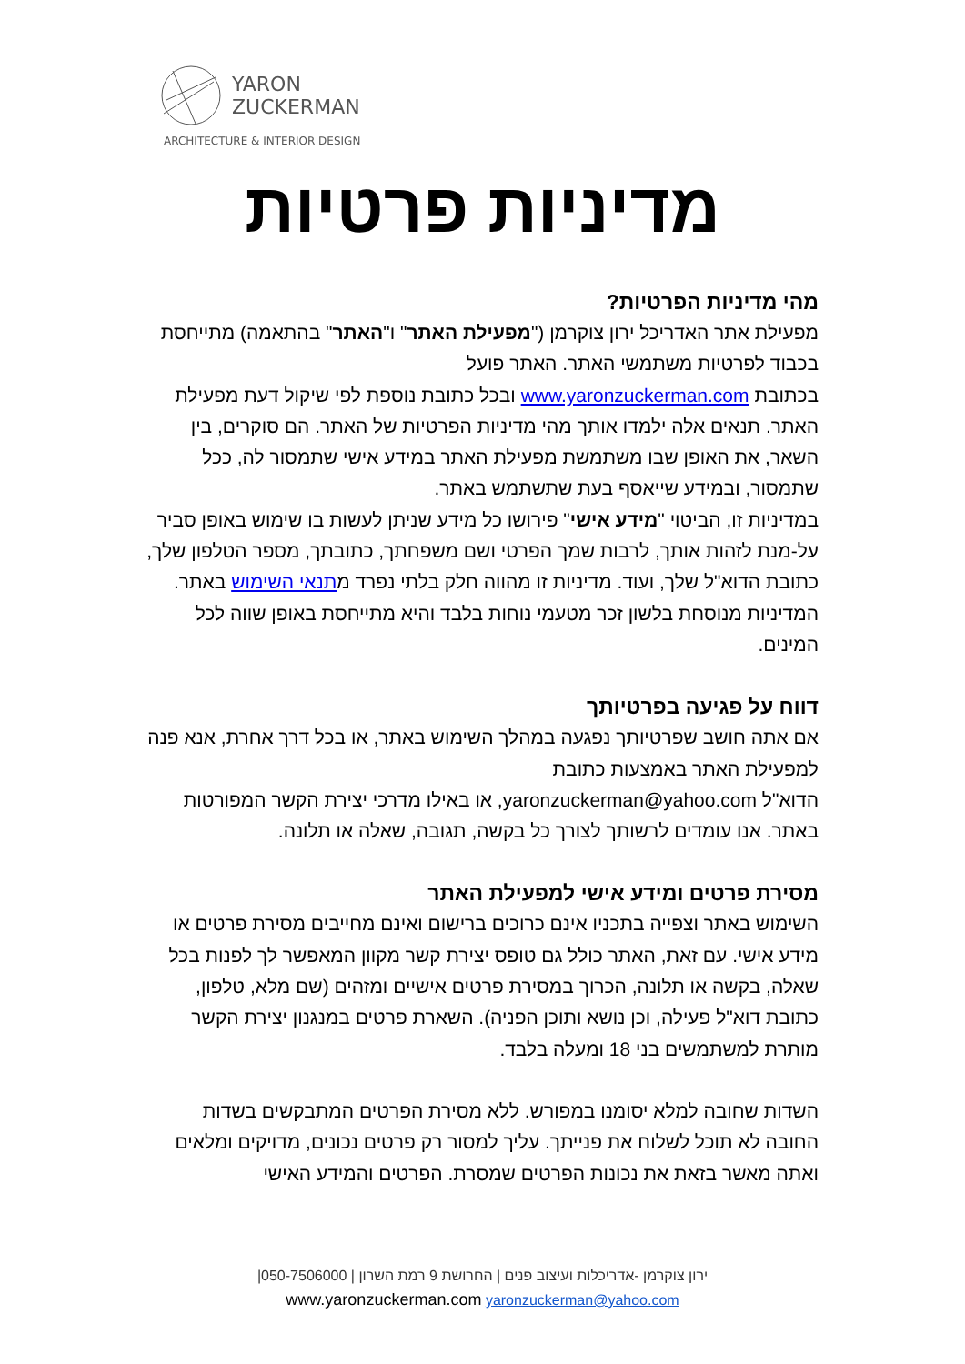YARON
ZUCKERMAN
ARCHITECTURE & INTERIOR DESIGN
מדיניות פרטיות
מהי מדיניות הפרטיות?
מפעילת אתר האדריכל ירון צוקרמן ("מפעילת האתר" ו"האתר" בהתאמה) מתייחסת בכבוד לפרטיות משתמשי האתר. האתר פועל
בכתובת www.yaronzuckerman.com ובכל כתובת נוספת לפי שיקול דעת מפעילת האתר. תנאים אלה ילמדו אותך מהי מדיניות הפרטיות של האתר. הם סוקרים, בין השאר, את האופן שבו משתמשת מפעילת האתר במידע אישי שתמסור לה, ככל שתמסור, ובמידע שייאסף בעת שתשתמש באתר.
במדיניות זו, הביטוי "מידע אישי" פירושו כל מידע שניתן לעשות בו שימוש באופן סביר על-מנת לזהות אותך, לרבות שמך הפרטי ושם משפחתך, כתובתך, מספר הטלפון שלך, כתובת הדוא"ל שלך, ועוד. מדיניות זו מהווה חלק בלתי נפרד מתנאי השימוש באתר. המדיניות מנוסחת בלשון זכר מטעמי נוחות בלבד והיא מתייחסת באופן שווה לכל המינים.
דווח על פגיעה בפרטיותך
אם אתה חושב שפרטיותך נפגעה במהלך השימוש באתר, או בכל דרך אחרת, אנא פנה למפעילת האתר באמצעות כתובת
הדוא"ל yaronzuckerman@yahoo.com, או באילו מדרכי יצירת הקשר המפורטות באתר. אנו עומדים לרשותך לצורך כל בקשה, תגובה, שאלה או תלונה.
מסירת פרטים ומידע אישי למפעילת האתר
השימוש באתר וצפייה בתכניו אינם כרוכים ברישום ואינם מחייבים מסירת פרטים או מידע אישי. עם זאת, האתר כולל גם טופס יצירת קשר מקוון המאפשר לך לפנות בכל שאלה, בקשה או תלונה, הכרוך במסירת פרטים אישיים ומזהים (שם מלא, טלפון, כתובת דוא"ל פעילה, וכן נושא ותוכן הפניה). השארת פרטים במנגנון יצירת הקשר מותרת למשתמשים בני 18 ומעלה בלבד.
השדות שחובה למלא יסומנו במפורש. ללא מסירת הפרטים המתבקשים בשדות החובה לא תוכל לשלוח את פנייתך. עליך למסור רק פרטים נכונים, מדויקים ומלאים ואתה מאשר בזאת את נכונות הפרטים שמסרת. הפרטים והמידע האישי
ירון צוקרמן -אדריכלות ועיצוב פנים | החרושת 9 רמת השרון | 050-7506000|
www.yaronzuckerman.com yaronzuckerman@yahoo.com